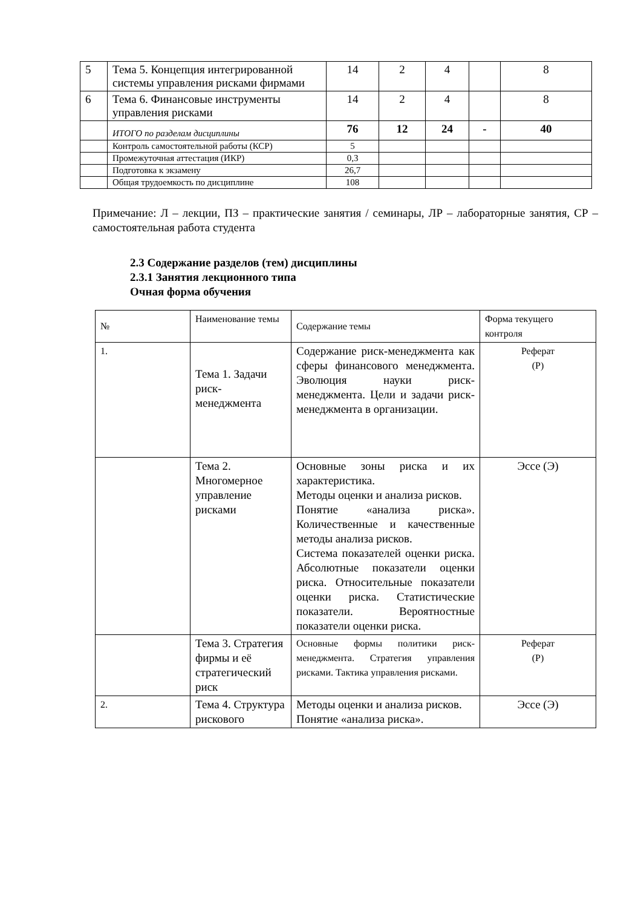| 5 | Тема 5. Концепция интегрированной системы управления рисками фирмами | 14 | 2 | 4 | | 8 |
| 6 | Тема 6. Финансовые инструменты управления рисками | 14 | 2 | 4 | | 8 |
| | ИТОГО по разделам дисциплины | 76 | 12 | 24 | - | 40 |
| | Контроль самостоятельной работы (КСР) | 5 | | | | |
| | Промежуточная аттестация (ИКР) | 0,3 | | | | |
| | Подготовка к экзамену | 26,7 | | | | |
| | Общая трудоемкость по дисциплине | 108 | | | | |
Примечание: Л – лекции, ПЗ – практические занятия / семинары, ЛР – лабораторные занятия, СР – самостоятельная работа студента
2.3 Содержание разделов (тем) дисциплины
2.3.1 Занятия лекционного типа
Очная форма обучения
| № | Наименование темы | Содержание темы | Форма текущего контроля |
| 1. | Тема 1. Задачи риск-менеджмента | Содержание риск-менеджмента как сферы финансового менеджмента. Эволюция науки риск-менеджмента. Цели и задачи риск-менеджмента в организации. | Реферат (Р) |
| | Тема 2. Многомерное управление рисками | Основные зоны риска и их характеристика. Методы оценки и анализа рисков. Понятие «анализа риска». Количественные и качественные методы анализа рисков. Система показателей оценки риска. Абсолютные показатели оценки риска. Относительные показатели оценки риска. Статистические показатели. Вероятностные показатели оценки риска. | Эссе (Э) |
| | Тема 3. Стратегия фирмы и её стратегический риск | Основные формы политики риск-менеджмента. Стратегия управления рисками. Тактика управления рисками. | Реферат (Р) |
| 2. | Тема 4. Структура рискового | Методы оценки и анализа рисков. Понятие «анализа риска». | Эссе (Э) |